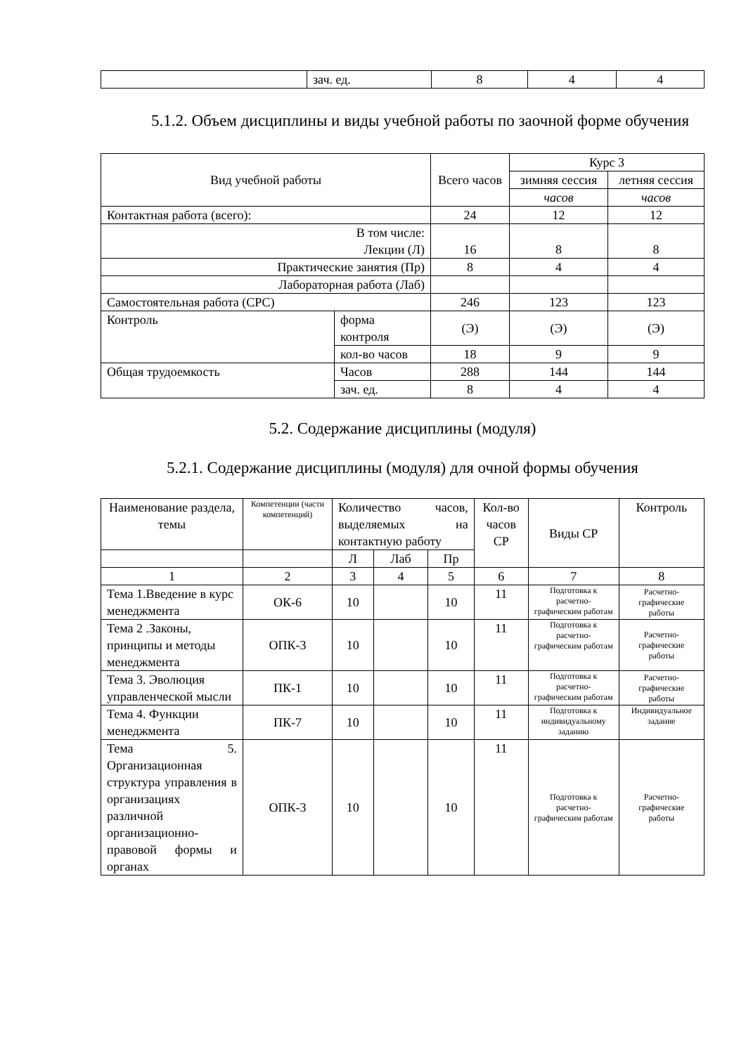| | зач. ед. | 8 | 4 | 4 |
5.1.2. Объем дисциплины и виды учебной работы по заочной форме обучения
| Вид учебной работы | | Всего часов | Курс 3 | |
| --- | --- | --- | --- | --- |
| | | | зимняя сессия | летняя сессия |
| | | | часов | часов |
| Контактная работа (всего): | | 24 | 12 | 12 |
| В том числе: Лекции (Л) | | 16 | 8 | 8 |
| Практические занятия (Пр) | | 8 | 4 | 4 |
| Лабораторная работа (Лаб) | | | | |
| Самостоятельная работа (СРС) | | 246 | 123 | 123 |
| Контроль | форма контроля | (Э) | (Э) | (Э) |
| | кол-во часов | 18 | 9 | 9 |
| Общая трудоемкость | Часов | 288 | 144 | 144 |
| | зач. ед. | 8 | 4 | 4 |
5.2. Содержание дисциплины (модуля)
5.2.1. Содержание дисциплины (модуля) для очной формы обучения
| Наименование раздела, темы | Компетенции (части компетенций) | Количество часов, выделяемых на контактную работу | | | Кол-во часов СР | Виды СР | Контроль |
| --- | --- | --- | --- | --- | --- | --- | --- |
| | | Л | Лаб | Пр | | | |
| 1 | 2 | 3 | 4 | 5 | 6 | 7 | 8 |
| Тема 1.Введение в курс менеджмента | ОК-6 | 10 | | 10 | 11 | Подготовка к расчетно-графическим работам | Расчетно-графические работы |
| Тема 2 .Законы, принципы и методы менеджмента | ОПК-3 | 10 | | 10 | 11 | Подготовка к расчетно-графическим работам | Расчетно-графические работы |
| Тема 3. Эволюция управленческой мысли | ПК-1 | 10 | | 10 | 11 | Подготовка к расчетно-графическим работам | Расчетно-графические работы |
| Тема 4. Функции менеджмента | ПК-7 | 10 | | 10 | 11 | Подготовка к индивидуальному заданию | Индивидуальное задание |
| Тема 5. Организационная структура управления в организациях различной организационно-правовой формы и органах | ОПК-3 | 10 | | 10 | 11 | Подготовка к расчетно-графическим работам | Расчетно-графические работы |